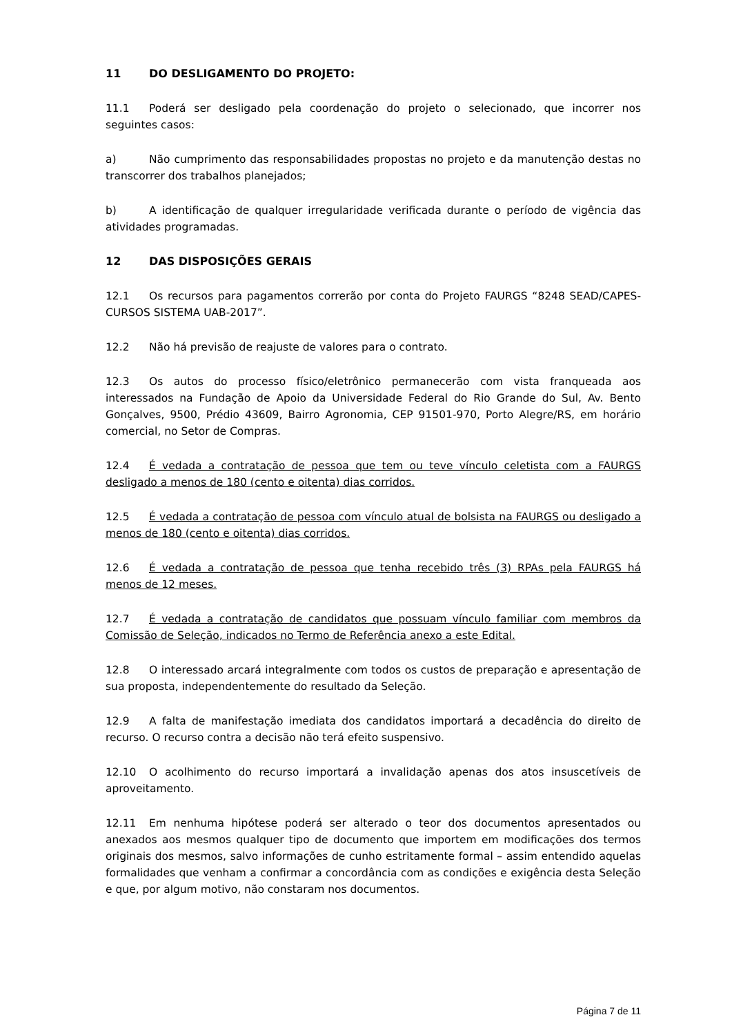11 DO DESLIGAMENTO DO PROJETO:
11.1 Poderá ser desligado pela coordenação do projeto o selecionado, que incorrer nos seguintes casos:
a) Não cumprimento das responsabilidades propostas no projeto e da manutenção destas no transcorrer dos trabalhos planejados;
b) A identificação de qualquer irregularidade verificada durante o período de vigência das atividades programadas.
12 DAS DISPOSIÇÕES GERAIS
12.1 Os recursos para pagamentos correrão por conta do Projeto FAURGS “8248 SEAD/CAPES-CURSOS SISTEMA UAB-2017”.
12.2 Não há previsão de reajuste de valores para o contrato.
12.3 Os autos do processo físico/eletrônico permanecerão com vista franqueada aos interessados na Fundação de Apoio da Universidade Federal do Rio Grande do Sul, Av. Bento Gonçalves, 9500, Prédio 43609, Bairro Agronomia, CEP 91501-970, Porto Alegre/RS, em horário comercial, no Setor de Compras.
12.4 É vedada a contratação de pessoa que tem ou teve vínculo celetista com a FAURGS desligado a menos de 180 (cento e oitenta) dias corridos.
12.5 É vedada a contratação de pessoa com vínculo atual de bolsista na FAURGS ou desligado a menos de 180 (cento e oitenta) dias corridos.
12.6 É vedada a contratação de pessoa que tenha recebido três (3) RPAs pela FAURGS há menos de 12 meses.
12.7 É vedada a contratação de candidatos que possuam vínculo familiar com membros da Comissão de Seleção, indicados no Termo de Referência anexo a este Edital.
12.8 O interessado arcará integralmente com todos os custos de preparação e apresentação de sua proposta, independentemente do resultado da Seleção.
12.9 A falta de manifestação imediata dos candidatos importará a decadência do direito de recurso. O recurso contra a decisão não terá efeito suspensivo.
12.10 O acolhimento do recurso importará a invalidação apenas dos atos insuscetíveis de aproveitamento.
12.11 Em nenhuma hipótese poderá ser alterado o teor dos documentos apresentados ou anexados aos mesmos qualquer tipo de documento que importem em modificações dos termos originais dos mesmos, salvo informações de cunho estritamente formal – assim entendido aquelas formalidades que venham a confirmar a concordância com as condições e exigência desta Seleção e que, por algum motivo, não constaram nos documentos.
Página 7 de 11